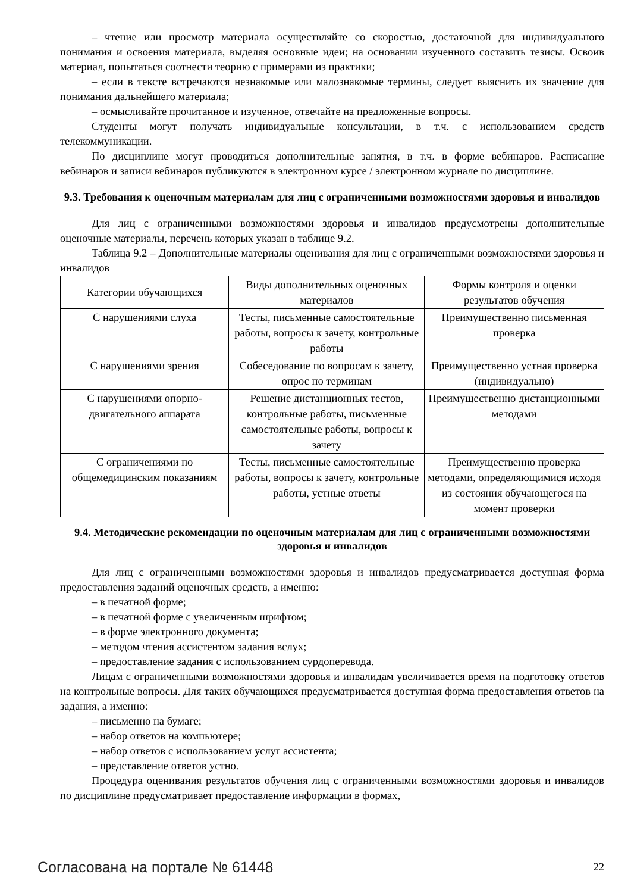– чтение или просмотр материала осуществляйте со скоростью, достаточной для индивидуального понимания и освоения материала, выделяя основные идеи; на основании изученного составить тезисы. Освоив материал, попытаться соотнести теорию с примерами из практики;
– если в тексте встречаются незнакомые или малознакомые термины, следует выяснить их значение для понимания дальнейшего материала;
– осмысливайте прочитанное и изученное, отвечайте на предложенные вопросы.
Студенты могут получать индивидуальные консультации, в т.ч. с использованием средств телекоммуникации.
По дисциплине могут проводиться дополнительные занятия, в т.ч. в форме вебинаров. Расписание вебинаров и записи вебинаров публикуются в электронном курсе / электронном журнале по дисциплине.
9.3. Требования к оценочным материалам для лиц с ограниченными возможностями здоровья и инвалидов
Для лиц с ограниченными возможностями здоровья и инвалидов предусмотрены дополнительные оценочные материалы, перечень которых указан в таблице 9.2.
Таблица 9.2 – Дополнительные материалы оценивания для лиц с ограниченными возможностями здоровья и инвалидов
| Категории обучающихся | Виды дополнительных оценочных материалов | Формы контроля и оценки результатов обучения |
| С нарушениями слуха | Тесты, письменные самостоятельные работы, вопросы к зачету, контрольные работы | Преимущественно письменная проверка |
| С нарушениями зрения | Собеседование по вопросам к зачету, опрос по терминам | Преимущественно устная проверка (индивидуально) |
| С нарушениями опорно-двигательного аппарата | Решение дистанционных тестов, контрольные работы, письменные самостоятельные работы, вопросы к зачету | Преимущественно дистанционными методами |
| С ограничениями по общемедицинским показаниям | Тесты, письменные самостоятельные работы, вопросы к зачету, контрольные работы, устные ответы | Преимущественно проверка методами, определяющимися исходя из состояния обучающегося на момент проверки |
9.4. Методические рекомендации по оценочным материалам для лиц с ограниченными возможностями здоровья и инвалидов
Для лиц с ограниченными возможностями здоровья и инвалидов предусматривается доступная форма предоставления заданий оценочных средств, а именно:
– в печатной форме;
– в печатной форме с увеличенным шрифтом;
– в форме электронного документа;
– методом чтения ассистентом задания вслух;
– предоставление задания с использованием сурдоперевода.
Лицам с ограниченными возможностями здоровья и инвалидам увеличивается время на подготовку ответов на контрольные вопросы. Для таких обучающихся предусматривается доступная форма предоставления ответов на задания, а именно:
– письменно на бумаге;
– набор ответов на компьютере;
– набор ответов с использованием услуг ассистента;
– представление ответов устно.
Процедура оценивания результатов обучения лиц с ограниченными возможностями здоровья и инвалидов по дисциплине предусматривает предоставление информации в формах,
Согласована на портале № 61448 22